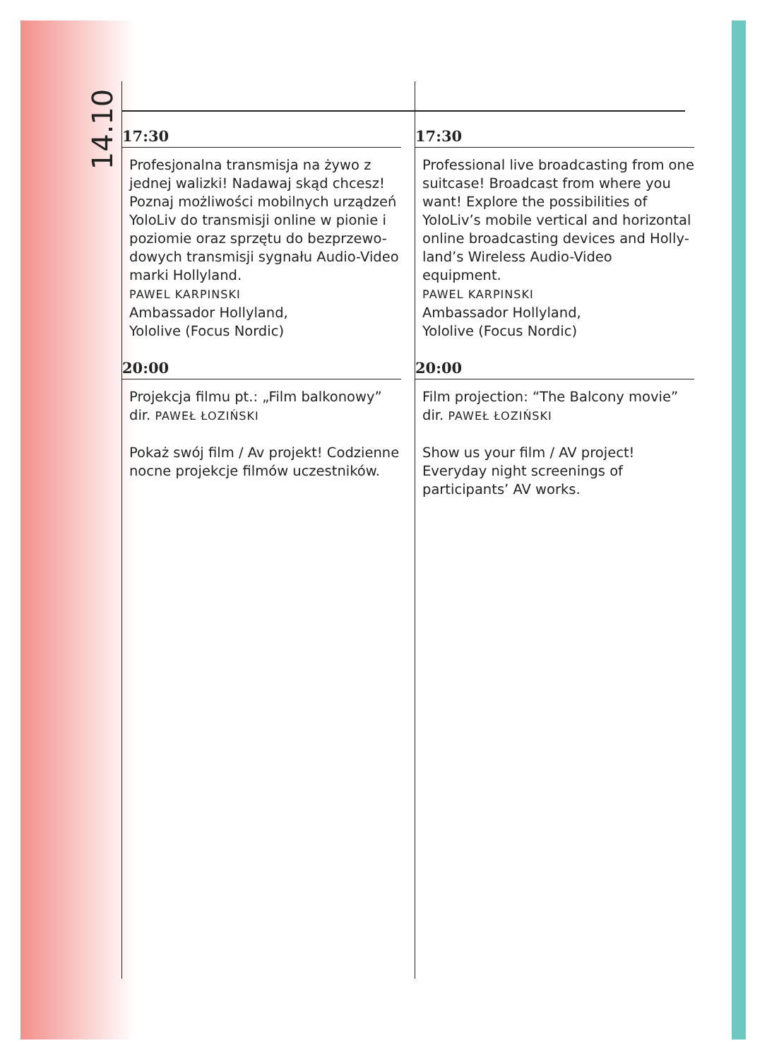14.10
17:30
Profesjonalna transmisja na żywo z jednej walizki! Nadawaj skąd chcesz! Poznaj możliwości mobilnych urządzeń YoloLiv do transmisji online w pionie i poziomie oraz sprzętu do bezprzewo-dowych transmisji sygnału Audio-Video marki Hollyland.
PAWEL KARPINSKI
Ambassador Hollyland,
Yololive (Focus Nordic)
20:00
Projekcja filmu pt.: „Film balkonowy” dir. PAWEŁ ŁOZIŃSKI
Pokaż swój film / Av projekt! Codzienne nocne projekcje filmów uczestników.
17:30
Professional live broadcasting from one suitcase! Broadcast from where you want! Explore the possibilities of YoloLiv’s mobile vertical and horizontal online broadcasting devices and Holly-land’s Wireless Audio-Video equipment.
PAWEL KARPINSKI
Ambassador Hollyland,
Yololive (Focus Nordic)
20:00
Film projection: “The Balcony movie” dir. PAWEŁ ŁOZIŃSKI
Show us your film / AV project! Everyday night screenings of participants’ AV works.